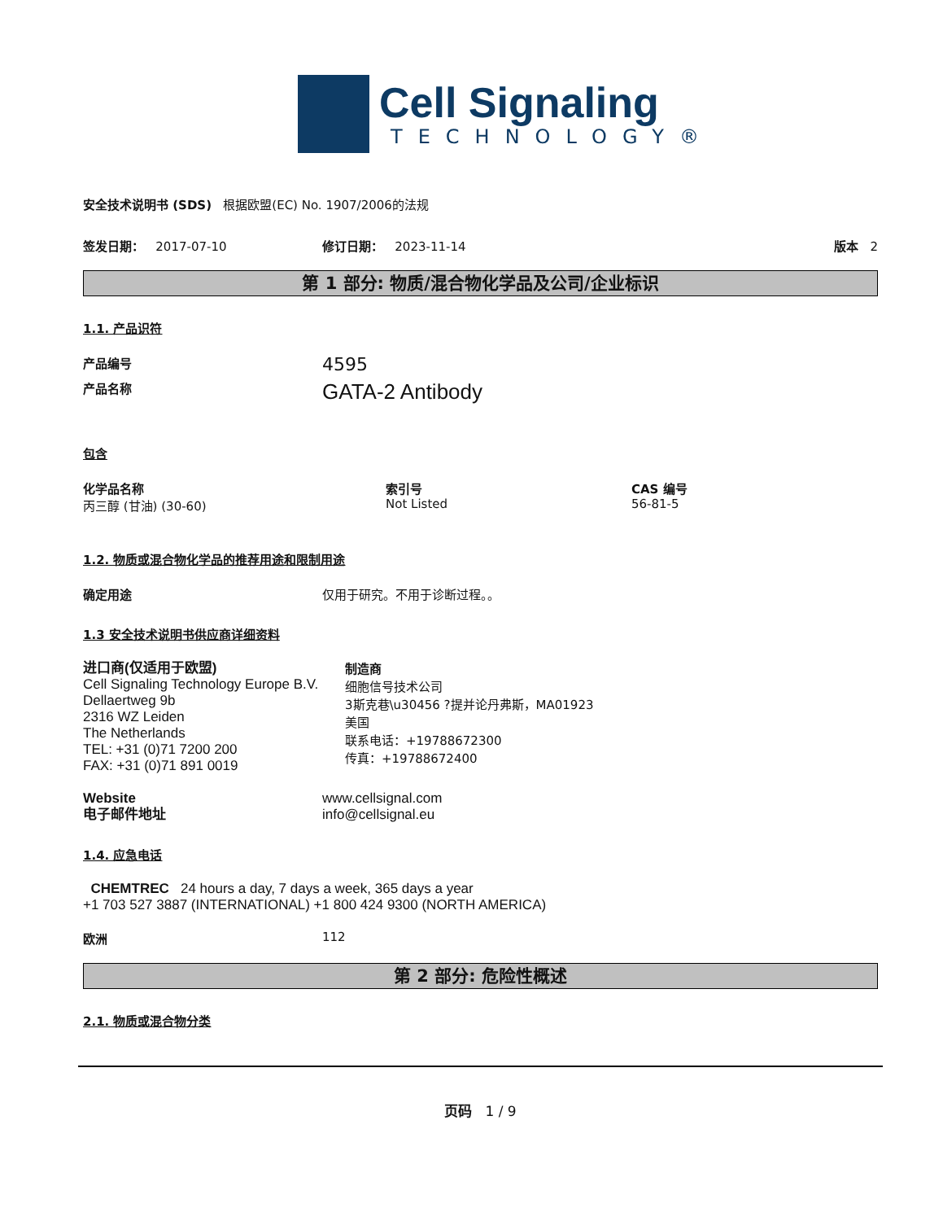Cell Signaling
TECHNOLOGY®
安全技术说明书 (SDS) 根据欧盟(EC) No. 1907/2006的法规
签发日期： 2017-07-10 修订日期： 2023-11-14 版本 2
第 1 部分: 物质/混合物化学品及公司/企业标识
1.1. 产品识符
产品编号
4595
产品名称
GATA-2 Antibody
包含
化学品名称
丙三醇 (甘油) (30-60)
索引号
Not Listed
CAS 编号
56-81-5
1.2. 物质或混合物化学品的推荐用途和限制用途
确定用途 仅用于研究。不用于诊断过程。。
1.3 安全技术说明书供应商详细资料
进口商(仅适用于欧盟)
Cell Signaling Technology Europe B.V.
Dellaertweg 9b
2316 WZ Leiden
The Netherlands
TEL: +31 (0)71 7200 200
FAX: +31 (0)71 891 0019
制造商
细胞信号技术公司
3斯克巷\u30456 ?提并论丹弗斯，MA01923
美国
联系电话：+19788672300
传真：+19788672400
Website
电子邮件地址
www.cellsignal.com
info@cellsignal.eu
1.4. 应急电话
CHEMTREC 24 hours a day, 7 days a week, 365 days a year
+1 703 527 3887 (INTERNATIONAL) +1 800 424 9300 (NORTH AMERICA)
欧洲 112
第 2 部分: 危险性概述
2.1. 物质或混合物分类
页码 1 / 9